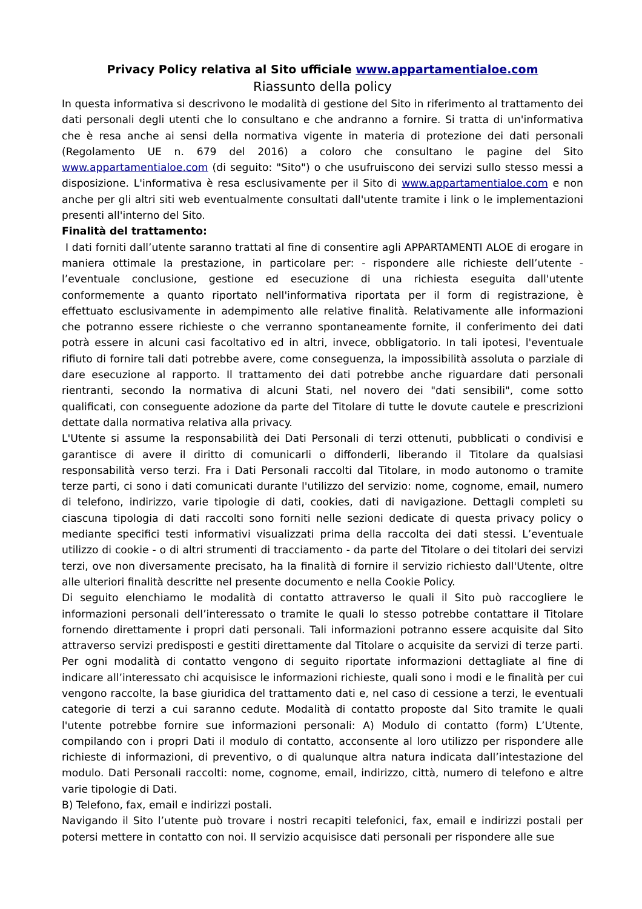Privacy Policy relativa al Sito ufficiale www.appartamentialoe.com
Riassunto della policy
In questa informativa si descrivono le modalità di gestione del Sito in riferimento al trattamento dei dati personali degli utenti che lo consultano e che andranno a fornire. Si tratta di un'informativa che è resa anche ai sensi della normativa vigente in materia di protezione dei dati personali (Regolamento UE n. 679 del 2016) a coloro che consultano le pagine del Sito www.appartamentialoe.com (di seguito: "Sito") o che usufruiscono dei servizi sullo stesso messi a disposizione. L'informativa è resa esclusivamente per il Sito di www.appartamentialoe.com e non anche per gli altri siti web eventualmente consultati dall'utente tramite i link o le implementazioni presenti all'interno del Sito.
Finalità del trattamento:
I dati forniti dall’utente saranno trattati al fine di consentire agli APPARTAMENTI ALOE di erogare in maniera ottimale la prestazione, in particolare per: - rispondere alle richieste dell’utente - l’eventuale conclusione, gestione ed esecuzione di una richiesta eseguita dall'utente conformemente a quanto riportato nell'informativa riportata per il form di registrazione, è effettuato esclusivamente in adempimento alle relative finalità. Relativamente alle informazioni che potranno essere richieste o che verranno spontaneamente fornite, il conferimento dei dati potrà essere in alcuni casi facoltativo ed in altri, invece, obbligatorio. In tali ipotesi, l'eventuale rifiuto di fornire tali dati potrebbe avere, come conseguenza, la impossibilità assoluta o parziale di dare esecuzione al rapporto. Il trattamento dei dati potrebbe anche riguardare dati personali rientranti, secondo la normativa di alcuni Stati, nel novero dei "dati sensibili", come sotto qualificati, con conseguente adozione da parte del Titolare di tutte le dovute cautele e prescrizioni dettate dalla normativa relativa alla privacy.
L'Utente si assume la responsabilità dei Dati Personali di terzi ottenuti, pubblicati o condivisi e garantisce di avere il diritto di comunicarli o diffonderli, liberando il Titolare da qualsiasi responsabilità verso terzi. Fra i Dati Personali raccolti dal Titolare, in modo autonomo o tramite terze parti, ci sono i dati comunicati durante l'utilizzo del servizio: nome, cognome, email, numero di telefono, indirizzo, varie tipologie di dati, cookies, dati di navigazione. Dettagli completi su ciascuna tipologia di dati raccolti sono forniti nelle sezioni dedicate di questa privacy policy o mediante specifici testi informativi visualizzati prima della raccolta dei dati stessi. L’eventuale utilizzo di cookie - o di altri strumenti di tracciamento - da parte del Titolare o dei titolari dei servizi terzi, ove non diversamente precisato, ha la finalità di fornire il servizio richiesto dall'Utente, oltre alle ulteriori finalità descritte nel presente documento e nella Cookie Policy.
Di seguito elenchiamo le modalità di contatto attraverso le quali il Sito può raccogliere le informazioni personali dell’interessato o tramite le quali lo stesso potrebbe contattare il Titolare fornendo direttamente i propri dati personali. Tali informazioni potranno essere acquisite dal Sito attraverso servizi predisposti e gestiti direttamente dal Titolare o acquisite da servizi di terze parti. Per ogni modalità di contatto vengono di seguito riportate informazioni dettagliate al fine di indicare all’interessato chi acquisisce le informazioni richieste, quali sono i modi e le finalità per cui vengono raccolte, la base giuridica del trattamento dati e, nel caso di cessione a terzi, le eventuali categorie di terzi a cui saranno cedute. Modalità di contatto proposte dal Sito tramite le quali l'utente potrebbe fornire sue informazioni personali: A) Modulo di contatto (form) L’Utente, compilando con i propri Dati il modulo di contatto, acconsente al loro utilizzo per rispondere alle richieste di informazioni, di preventivo, o di qualunque altra natura indicata dall’intestazione del modulo. Dati Personali raccolti: nome, cognome, email, indirizzo, città, numero di telefono e altre varie tipologie di Dati.
B) Telefono, fax, email e indirizzi postali.
Navigando il Sito l’utente può trovare i nostri recapiti telefonici, fax, email e indirizzi postali per potersi mettere in contatto con noi. Il servizio acquisisce dati personali per rispondere alle sue